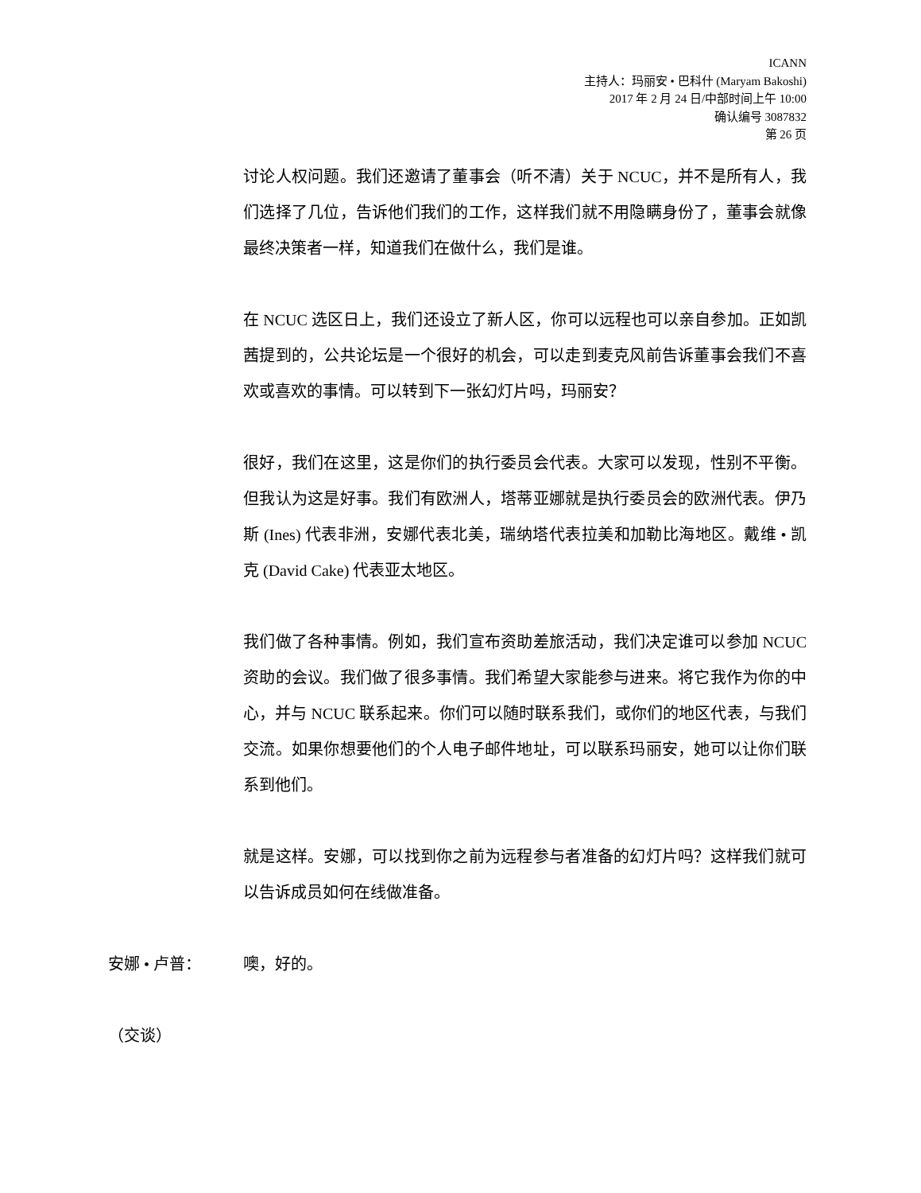ICANN
主持人：玛丽安 • 巴科什 (Maryam Bakoshi)
2017 年 2 月 24 日/中部时间上午 10:00
确认编号 3087832
第 26 页
讨论人权问题。我们还邀请了董事会（听不清）关于 NCUC，并不是所有人，我们选择了几位，告诉他们我们的工作，这样我们就不用隐瞒身份了，董事会就像最终决策者一样，知道我们在做什么，我们是谁。
在 NCUC 选区日上，我们还设立了新人区，你可以远程也可以亲自参加。正如凯茜提到的，公共论坛是一个很好的机会，可以走到麦克风前告诉董事会我们不喜欢或喜欢的事情。可以转到下一张幻灯片吗，玛丽安？
很好，我们在这里，这是你们的执行委员会代表。大家可以发现，性别不平衡。但我认为这是好事。我们有欧洲人，塔蒂亚娜就是执行委员会的欧洲代表。伊乃斯 (Ines) 代表非洲，安娜代表北美，瑞纳塔代表拉美和加勒比海地区。戴维 • 凯克 (David Cake) 代表亚太地区。
我们做了各种事情。例如，我们宣布资助差旅活动，我们决定谁可以参加 NCUC 资助的会议。我们做了很多事情。我们希望大家能参与进来。将它我作为你的中心，并与 NCUC 联系起来。你们可以随时联系我们，或你们的地区代表，与我们交流。如果你想要他们的个人电子邮件地址，可以联系玛丽安，她可以让你们联系到他们。
就是这样。安娜，可以找到你之前为远程参与者准备的幻灯片吗？这样我们就可以告诉成员如何在线做准备。
安娜 • 卢普： 噢，好的。
（交谈）